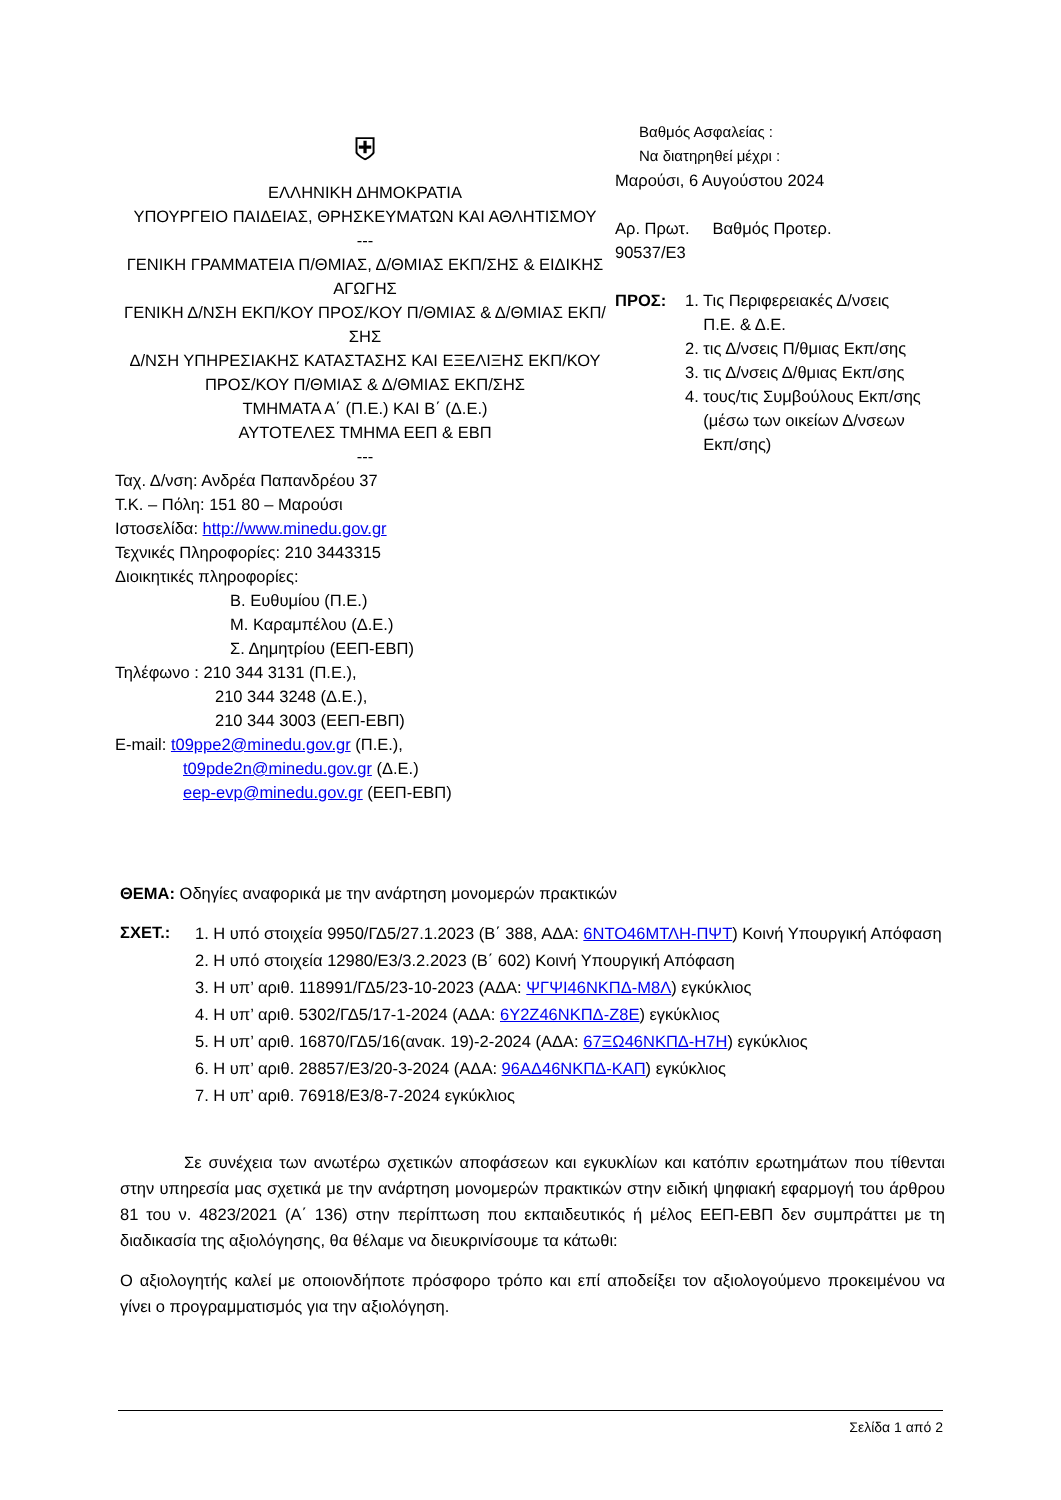⛨
ΕΛΛΗΝΙΚΗ ΔΗΜΟΚΡΑΤΙΑ
ΥΠΟΥΡΓΕΙΟ ΠΑΙΔΕΙΑΣ, ΘΡΗΣΚΕΥΜΑΤΩΝ ΚΑΙ ΑΘΛΗΤΙΣΜΟΥ
---
ΓΕΝΙΚΗ ΓΡΑΜΜΑΤΕΙΑ Π/ΘΜΙΑΣ, Δ/ΘΜΙΑΣ ΕΚΠ/ΣΗΣ & ΕΙΔΙΚΗΣ ΑΓΩΓΗΣ
ΓΕΝΙΚΗ Δ/ΝΣΗ ΕΚΠ/ΚΟΥ ΠΡΟΣ/ΚΟΥ Π/ΘΜΙΑΣ & Δ/ΘΜΙΑΣ ΕΚΠ/ΣΗΣ
Δ/ΝΣΗ ΥΠΗΡΕΣΙΑΚΗΣ ΚΑΤΑΣΤΑΣΗΣ ΚΑΙ ΕΞΕΛΙΞΗΣ ΕΚΠ/ΚΟΥ ΠΡΟΣ/ΚΟΥ Π/ΘΜΙΑΣ & Δ/ΘΜΙΑΣ ΕΚΠ/ΣΗΣ
ΤΜΗΜΑΤΑ Α΄ (Π.Ε.) ΚΑΙ Β΄ (Δ.Ε.)
ΑΥΤΟΤΕΛΕΣ ΤΜΗΜΑ ΕΕΠ & ΕΒΠ
---
Ταχ. Δ/νση: Ανδρέα Παπανδρέου 37
Τ.Κ. – Πόλη: 151 80 – Μαρούσι
Ιστοσελίδα: http://www.minedu.gov.gr
Τεχνικές Πληροφορίες: 210 3443315
Διοικητικές πληροφορίες:
Β. Ευθυμίου (Π.Ε.)
Μ. Καραμπέλου (Δ.Ε.)
Σ. Δημητρίου (ΕΕΠ-ΕΒΠ)
Τηλέφωνο : 210 344 3131 (Π.Ε.),
210 344 3248 (Δ.Ε.),
210 344 3003 (ΕΕΠ-ΕΒΠ)
E-mail: t09ppe2@minedu.gov.gr (Π.Ε.),
t09pde2n@minedu.gov.gr (Δ.Ε.)
eep-evp@minedu.gov.gr (ΕΕΠ-ΕΒΠ)
Βαθμός Ασφαλείας :
Να διατηρηθεί μέχρι :
Μαρούσι, 6 Αυγούστου 2024
Αρ. Πρωτ. Βαθμός Προτερ.
90537/Ε3
ΠΡΟΣ: 1. Τις Περιφερειακές Δ/νσεις
Π.Ε. & Δ.Ε.
2. τις Δ/νσεις Π/θμιας Εκπ/σης
3. τις Δ/νσεις Δ/θμιας Εκπ/σης
4. τους/τις Συμβούλους Εκπ/σης
(μέσω των οικείων Δ/νσεων
Εκπ/σης)
ΘΕΜΑ: Οδηγίες αναφορικά με την ανάρτηση μονομερών πρακτικών
ΣΧΕΤ.:
1. Η υπό στοιχεία 9950/ΓΔ5/27.1.2023 (Β΄ 388, ΑΔΑ: 6ΝΤΟ46ΜΤΛΗ-ΠΨΤ) Κοινή Υπουργική Απόφαση
2. Η υπό στοιχεία 12980/Ε3/3.2.2023 (Β΄ 602) Κοινή Υπουργική Απόφαση
3. Η υπ’ αριθ. 118991/ΓΔ5/23-10-2023 (ΑΔΑ: ΨΓΨΙ46ΝΚΠΔ-Μ8Λ) εγκύκλιος
4. Η υπ’ αριθ. 5302/ΓΔ5/17-1-2024 (ΑΔΑ: 6Υ2Ζ46ΝΚΠΔ-Ζ8Ε) εγκύκλιος
5. Η υπ’ αριθ. 16870/ΓΔ5/16(ανακ. 19)-2-2024 (ΑΔΑ: 67ΞΩ46ΝΚΠΔ-Η7Η) εγκύκλιος
6. Η υπ’ αριθ. 28857/Ε3/20-3-2024 (ΑΔΑ: 96ΑΔ46ΝΚΠΔ-ΚΑΠ) εγκύκλιος
7. Η υπ’ αριθ. 76918/Ε3/8-7-2024 εγκύκλιος
Σε συνέχεια των ανωτέρω σχετικών αποφάσεων και εγκυκλίων και κατόπιν ερωτημάτων που τίθενται στην υπηρεσία μας σχετικά με την ανάρτηση μονομερών πρακτικών στην ειδική ψηφιακή εφαρμογή του άρθρου 81 του ν. 4823/2021 (Α΄ 136) στην περίπτωση που εκπαιδευτικός ή μέλος ΕΕΠ-ΕΒΠ δεν συμπράττει με τη διαδικασία της αξιολόγησης, θα θέλαμε να διευκρινίσουμε τα κάτωθι:
Ο αξιολογητής καλεί με οποιονδήποτε πρόσφορο τρόπο και επί αποδείξει τον αξιολογούμενο προκειμένου να γίνει ο προγραμματισμός για την αξιολόγηση.
Σελίδα 1 από 2